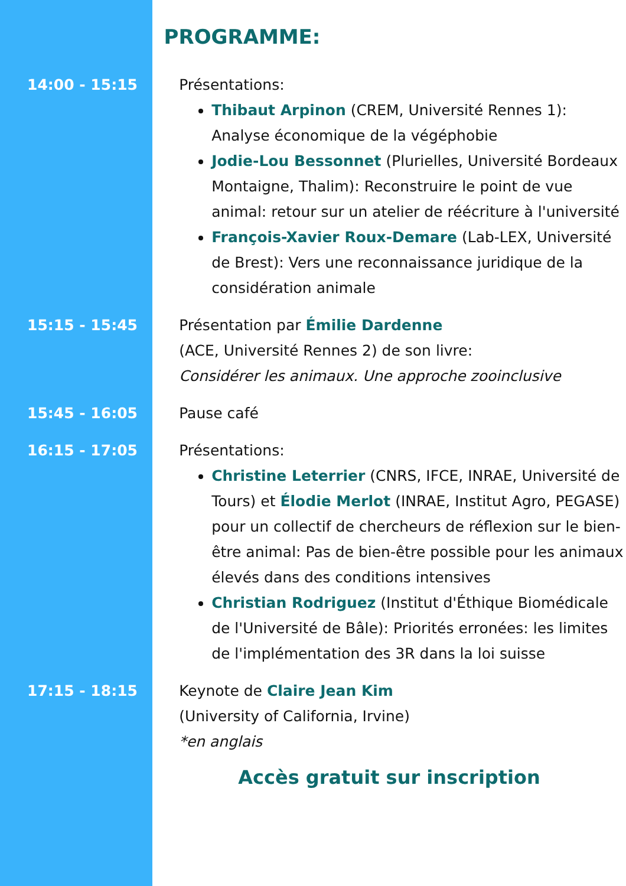PROGRAMME:
14:00 - 15:15 Présentations:
Thibaut Arpinon (CREM, Université Rennes 1): Analyse économique de la végéphobie
Jodie-Lou Bessonnet (Plurielles, Université Bordeaux Montaigne, Thalim): Reconstruire le point de vue animal: retour sur un atelier de réécriture à l'université
François-Xavier Roux-Demare (Lab-LEX, Université de Brest): Vers une reconnaissance juridique de la considération animale
15:15 - 15:45 Présentation par Émilie Dardenne
(ACE, Université Rennes 2) de son livre:
Considérer les animaux. Une approche zooinclusive
15:45 - 16:05 Pause café
16:15 - 17:05 Présentations:
Christine Leterrier (CNRS, IFCE, INRAE, Université de Tours) et Élodie Merlot (INRAE, Institut Agro, PEGASE) pour un collectif de chercheurs de réflexion sur le bien-être animal: Pas de bien-être possible pour les animaux élevés dans des conditions intensives
Christian Rodriguez (Institut d'Éthique Biomédicale de l'Université de Bâle): Priorités erronées: les limites de l'implémentation des 3R dans la loi suisse
17:15 - 18:15 Keynote de Claire Jean Kim
(University of California, Irvine)
*en anglais
Accès gratuit sur inscription